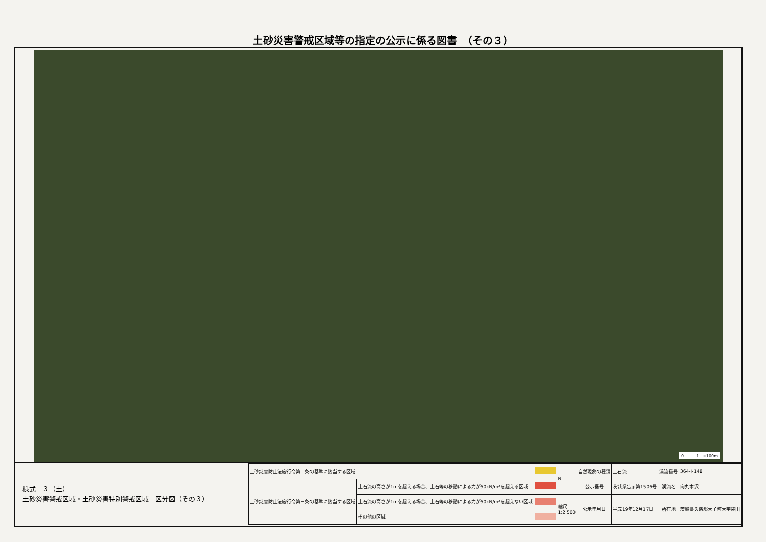土砂災害警戒区域等の指定の公示に係る図書　（その３）
0　　　1　×100m
様式－３（土）
土砂災害警戒区域・土砂災害特別警戒区域　区分図（その３）
| 土砂災害防止法施行令第二条の基準に該当する区域 | | | N | 自然現象の種類 | 土石流 | 渓流番号 | 364-Ⅰ-148 |
| 土砂災害防止法施行令第三条の基準に該当する区域 | 土石流の高さが1mを超える場合、土石等の移動による力が50kN/m²を超える区域 | | | 公示番号 | 茨城県告示第1506号 | 渓流名 | 向丸木沢 |
| | 土石流の高さが1mを超える場合、土石等の移動による力が50kN/m²を超えない区域 | | 縮尺 1:2,500 | 公示年月日 | 平成19年12月17日 | 所在地 | 茨城県久慈郡大子町大字袋田 |
| | その他の区域 | | | | | | |